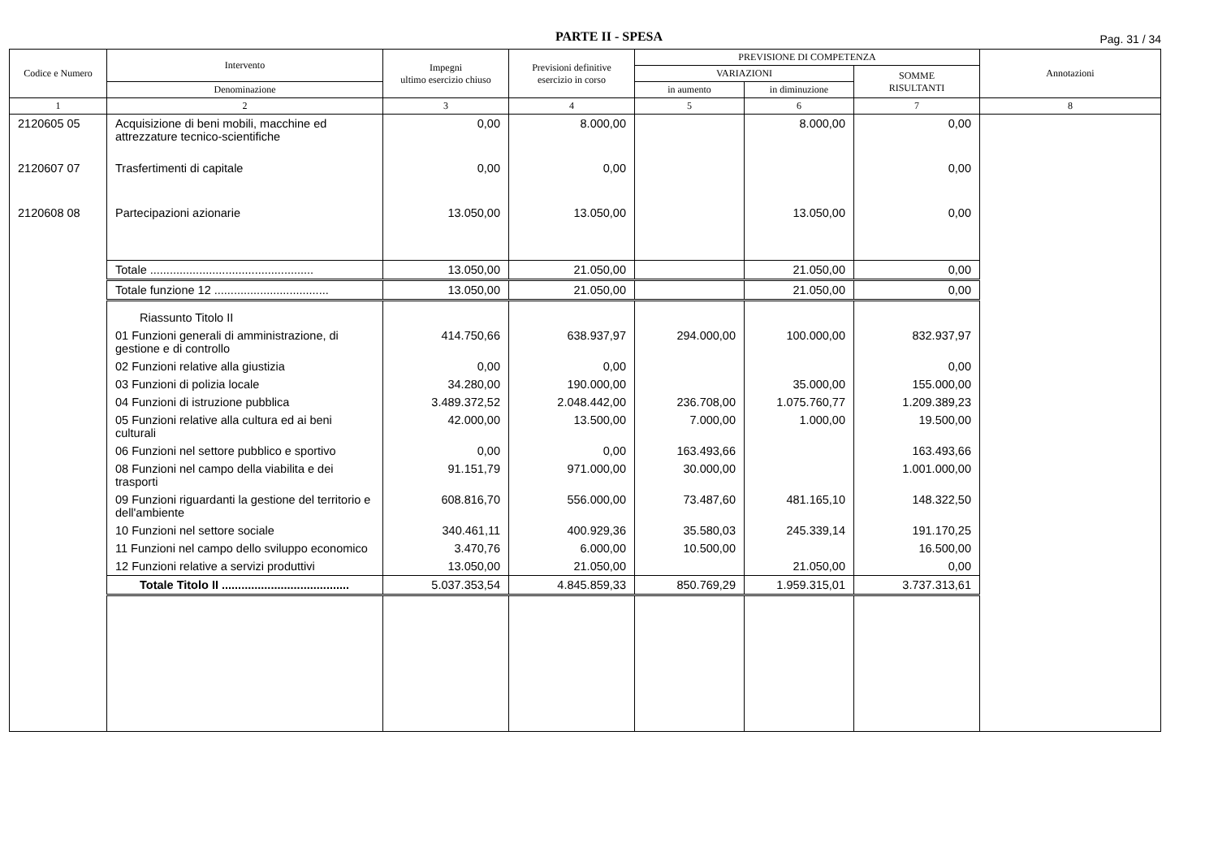PARTE II - SPESA
Pag. 31 / 34
| Codice e Numero | Intervento | Impegni ultimo esercizio chiuso | Previsioni definitive esercizio in corso | PREVISIONE DI COMPETENZA | | | Annotazioni |
| --- | --- | --- | --- | --- | --- | --- | --- |
| | | | | VARIAZIONI | | SOMME RISULTANTI | |
| | Denominazione | | | in aumento | in diminuzione | | |
| 1 | 2 | 3 | 4 | 5 | 6 | 7 | 8 |
| 2120605 05 | Acquisizione di beni mobili, macchine ed attrezzature tecnico-scientifiche | 0,00 | 8.000,00 | | 8.000,00 | 0,00 | |
| 2120607 07 | Trasfertimenti di capitale | 0,00 | 0,00 | | | 0,00 | |
| 2120608 08 | Partecipazioni azionarie | 13.050,00 | 13.050,00 | | 13.050,00 | 0,00 | |
| | Totale .................................................. | 13.050,00 | 21.050,00 | | 21.050,00 | 0,00 | |
| | Totale funzione 12 ................................... | 13.050,00 | 21.050,00 | | 21.050,00 | 0,00 | |
| | Riassunto Titolo II | | | | | | |
| | 01 Funzioni generali di amministrazione, di gestione e di controllo | 414.750,66 | 638.937,97 | 294.000,00 | 100.000,00 | 832.937,97 | |
| | 02 Funzioni relative alla giustizia | 0,00 | 0,00 | | | 0,00 | |
| | 03 Funzioni di polizia locale | 34.280,00 | 190.000,00 | | 35.000,00 | 155.000,00 | |
| | 04 Funzioni di istruzione pubblica | 3.489.372,52 | 2.048.442,00 | 236.708,00 | 1.075.760,77 | 1.209.389,23 | |
| | 05 Funzioni relative alla cultura ed ai beni culturali | 42.000,00 | 13.500,00 | 7.000,00 | 1.000,00 | 19.500,00 | |
| | 06 Funzioni nel settore pubblico e sportivo | 0,00 | 0,00 | 163.493,66 | | 163.493,66 | |
| | 08 Funzioni nel campo della viabilita e dei trasporti | 91.151,79 | 971.000,00 | 30.000,00 | | 1.001.000,00 | |
| | 09 Funzioni riguardanti la gestione del territorio e dell'ambiente | 608.816,70 | 556.000,00 | 73.487,60 | 481.165,10 | 148.322,50 | |
| | 10 Funzioni nel settore sociale | 340.461,11 | 400.929,36 | 35.580,03 | 245.339,14 | 191.170,25 | |
| | 11 Funzioni nel campo dello sviluppo economico | 3.470,76 | 6.000,00 | 10.500,00 | | 16.500,00 | |
| | 12 Funzioni relative a servizi produttivi | 13.050,00 | 21.050,00 | | 21.050,00 | 0,00 | |
| | Totale Titolo II ....................................... | 5.037.353,54 | 4.845.859,33 | 850.769,29 | 1.959.315,01 | 3.737.313,61 | |